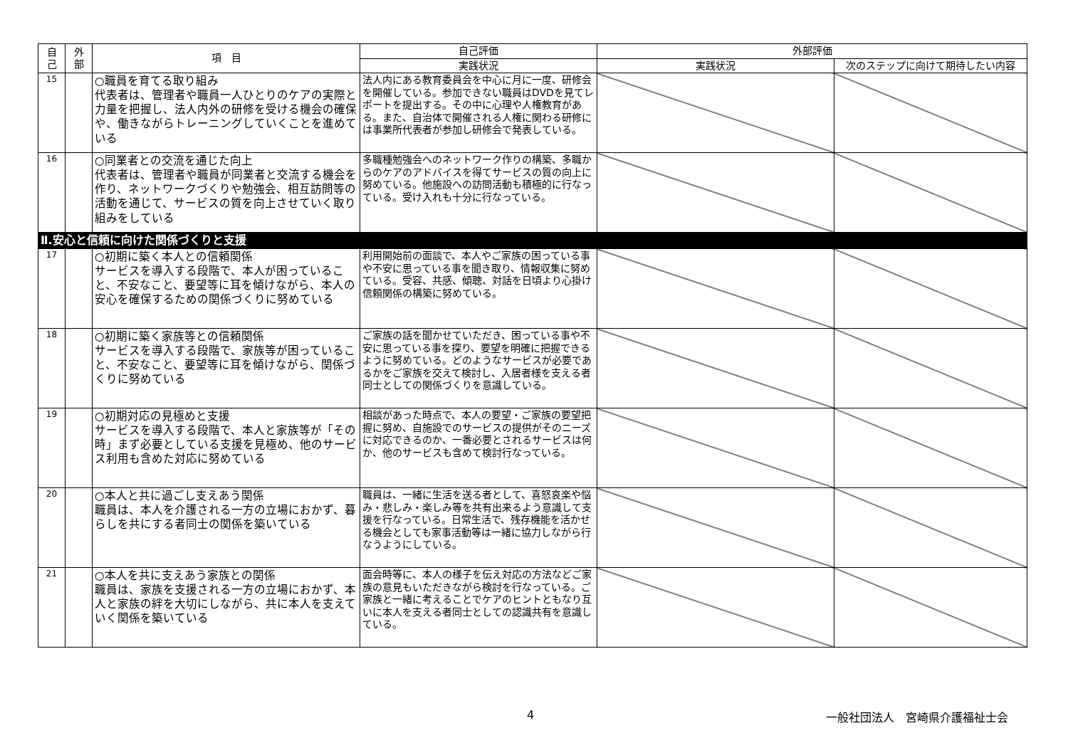| 自 己 | 外 部 | 項 目 | 自己評価 | 外部評価 | |
| --- | --- | --- | --- | --- | --- |
| | | | 実践状況 | 実践状況 | 次のステップに向けて期待したい内容 |
| 15 | | ○職員を育てる取り組み 代表者は、管理者や職員一人ひとりのケアの実際と力量を把握し、法人内外の研修を受ける機会の確保や、働きながらトレーニングしていくことを進めている | 法人内にある教育委員会を中心に月に一度、研修会を開催している。参加できない職員はDVDを見てレポートを提出する。その中に心理や人権教育がある。また、自治体で開催される人権に関わる研修には事業所代表者が参加し研修会で発表している。 | | |
| 16 | | ○同業者との交流を通じた向上 代表者は、管理者や職員が同業者と交流する機会を作り、ネットワークづくりや勉強会、相互訪問等の活動を通じて、サービスの質を向上させていく取り組みをしている | 多職種勉強会へのネットワーク作りの構築、多職からのケアのアドバイスを得てサービスの質の向上に努めている。他施設への訪問活動も積極的に行なっている。受け入れも十分に行なっている。 | | |
| Ⅱ.安心と信頼に向けた関係づくりと支援 | | | | | |
| 17 | | ○初期に築く本人との信頼関係 サービスを導入する段階で、本人が困っていること、不安なこと、要望等に耳を傾けながら、本人の安心を確保するための関係づくりに努めている | 利用開始前の面談で、本人やご家族の困っている事や不安に思っている事を聞き取り、情報収集に努めている。受容、共感、傾聴、対話を日頃より心掛け信頼関係の構築に努めている。 | | |
| 18 | | ○初期に築く家族等との信頼関係 サービスを導入する段階で、家族等が困っていること、不安なこと、要望等に耳を傾けながら、関係づくりに努めている | ご家族の話を聞かせていただき、困っている事や不安に思っている事を探り、要望を明確に把握できるように努めている。どのようなサービスが必要であるかをご家族を交えて検討し、入居者様を支える者同士としての関係づくりを意識している。 | | |
| 19 | | ○初期対応の見極めと支援 サービスを導入する段階で、本人と家族等が「その時」まず必要としている支援を見極め、他のサービス利用も含めた対応に努めている | 相談があった時点で、本人の要望・ご家族の要望把握に努め、自施設でのサービスの提供がそのニーズに対応できるのか、一番必要とされるサービスは何か、他のサービスも含めて検討行なっている。 | | |
| 20 | | ○本人と共に過ごし支えあう関係 職員は、本人を介護される一方の立場におかず、暮らしを共にする者同士の関係を築いている | 職員は、一緒に生活を送る者として、喜怒哀楽や悩み・悲しみ・楽しみ等を共有出来るよう意識して支援を行なっている。日常生活で、残存機能を活かせる機会としても家事活動等は一緒に協力しながら行なうようにしている。 | | |
| 21 | | ○本人を共に支えあう家族との関係 職員は、家族を支援される一方の立場におかず、本人と家族の絆を大切にしながら、共に本人を支えていく関係を築いている | 面会時等に、本人の様子を伝え対応の方法などご家族の意見もいただきながら検討を行なっている。ご家族と一緒に考えることでケアのヒントともなり互いに本人を支える者同士としての認識共有を意識している。 | | |
4 一般社団法人　宮崎県介護福祉士会